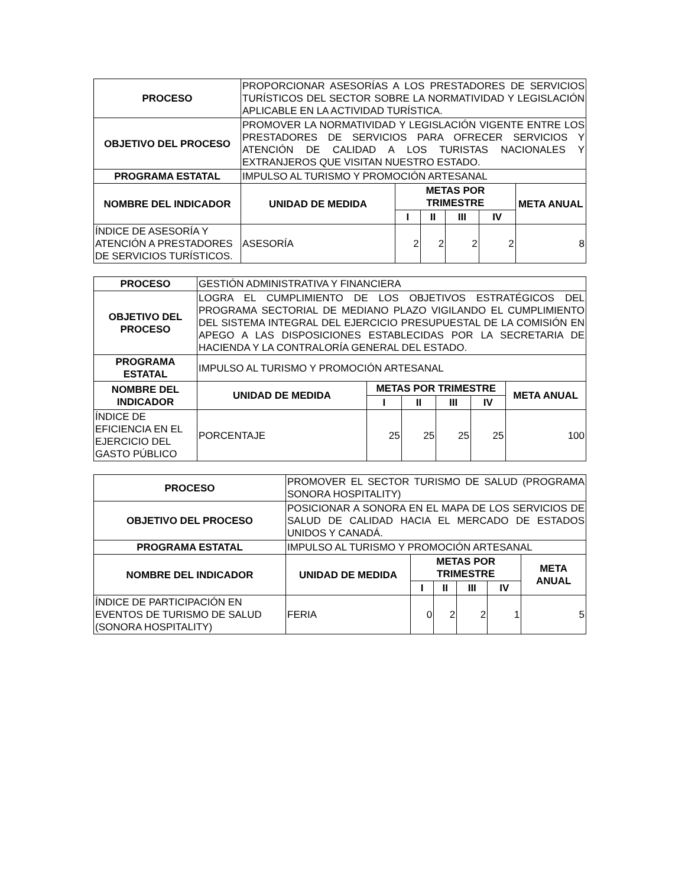| PROCESO | PROPORCIONAR ASESORÍAS A LOS PRESTADORES DE SERVICIOS TURÍSTICOS DEL SECTOR SOBRE LA NORMATIVIDAD Y LEGISLACIÓN APLICABLE EN LA ACTIVIDAD TURÍSTICA. | | | | | |
| OBJETIVO DEL PROCESO | PROMOVER LA NORMATIVIDAD Y LEGISLACIÓN VIGENTE ENTRE LOS PRESTADORES DE SERVICIOS PARA OFRECER SERVICIOS Y ATENCIÓN DE CALIDAD A LOS TURISTAS NACIONALES Y EXTRANJEROS QUE VISITAN NUESTRO ESTADO. | | | | | |
| PROGRAMA ESTATAL | IMPULSO AL TURISMO Y PROMOCIÓN ARTESANAL | | | | | |
| NOMBRE DEL INDICADOR | UNIDAD DE MEDIDA | METAS POR TRIMESTRE | | | | META ANUAL |
| | | I | II | III | IV | |
| ÍNDICE DE ASESORÍA Y ATENCIÓN A PRESTADORES DE SERVICIOS TURÍSTICOS. | ASESORÍA | 2 | 2 | 2 | 2 | 8 |
| PROCESO | GESTIÓN ADMINISTRATIVA Y FINANCIERA | | | | | |
| OBJETIVO DEL PROCESO | LOGRA EL CUMPLIMIENTO DE LOS OBJETIVOS ESTRATÉGICOS DEL PROGRAMA SECTORIAL DE MEDIANO PLAZO VIGILANDO EL CUMPLIMIENTO DEL SISTEMA INTEGRAL DEL EJERCICIO PRESUPUESTAL DE LA COMISIÓN EN APEGO A LAS DISPOSICIONES ESTABLECIDAS POR LA SECRETARIA DE HACIENDA Y LA CONTRALORÍA GENERAL DEL ESTADO. | | | | | |
| PROGRAMA ESTATAL | IMPULSO AL TURISMO Y PROMOCIÓN ARTESANAL | | | | | |
| NOMBRE DEL INDICADOR | UNIDAD DE MEDIDA | METAS POR TRIMESTRE | | | | META ANUAL |
| | | I | II | III | IV | |
| ÍNDICE DE EFICIENCIA EN EL EJERCICIO DEL GASTO PÚBLICO | PORCENTAJE | 25 | 25 | 25 | 25 | 100 |
| PROCESO | PROMOVER EL SECTOR TURISMO DE SALUD (PROGRAMA SONORA HOSPITALITY) | | | | | |
| OBJETIVO DEL PROCESO | POSICIONAR A SONORA EN EL MAPA DE LOS SERVICIOS DE SALUD DE CALIDAD HACIA EL MERCADO DE ESTADOS UNIDOS Y CANADÁ. | | | | | |
| PROGRAMA ESTATAL | IMPULSO AL TURISMO Y PROMOCIÓN ARTESANAL | | | | | |
| NOMBRE DEL INDICADOR | UNIDAD DE MEDIDA | METAS POR TRIMESTRE | | | | META ANUAL |
| | | I | II | III | IV | |
| ÍNDICE DE PARTICIPACIÓN EN EVENTOS DE TURISMO DE SALUD (SONORA HOSPITALITY) | FERIA | 0 | 2 | 2 | 1 | 5 |